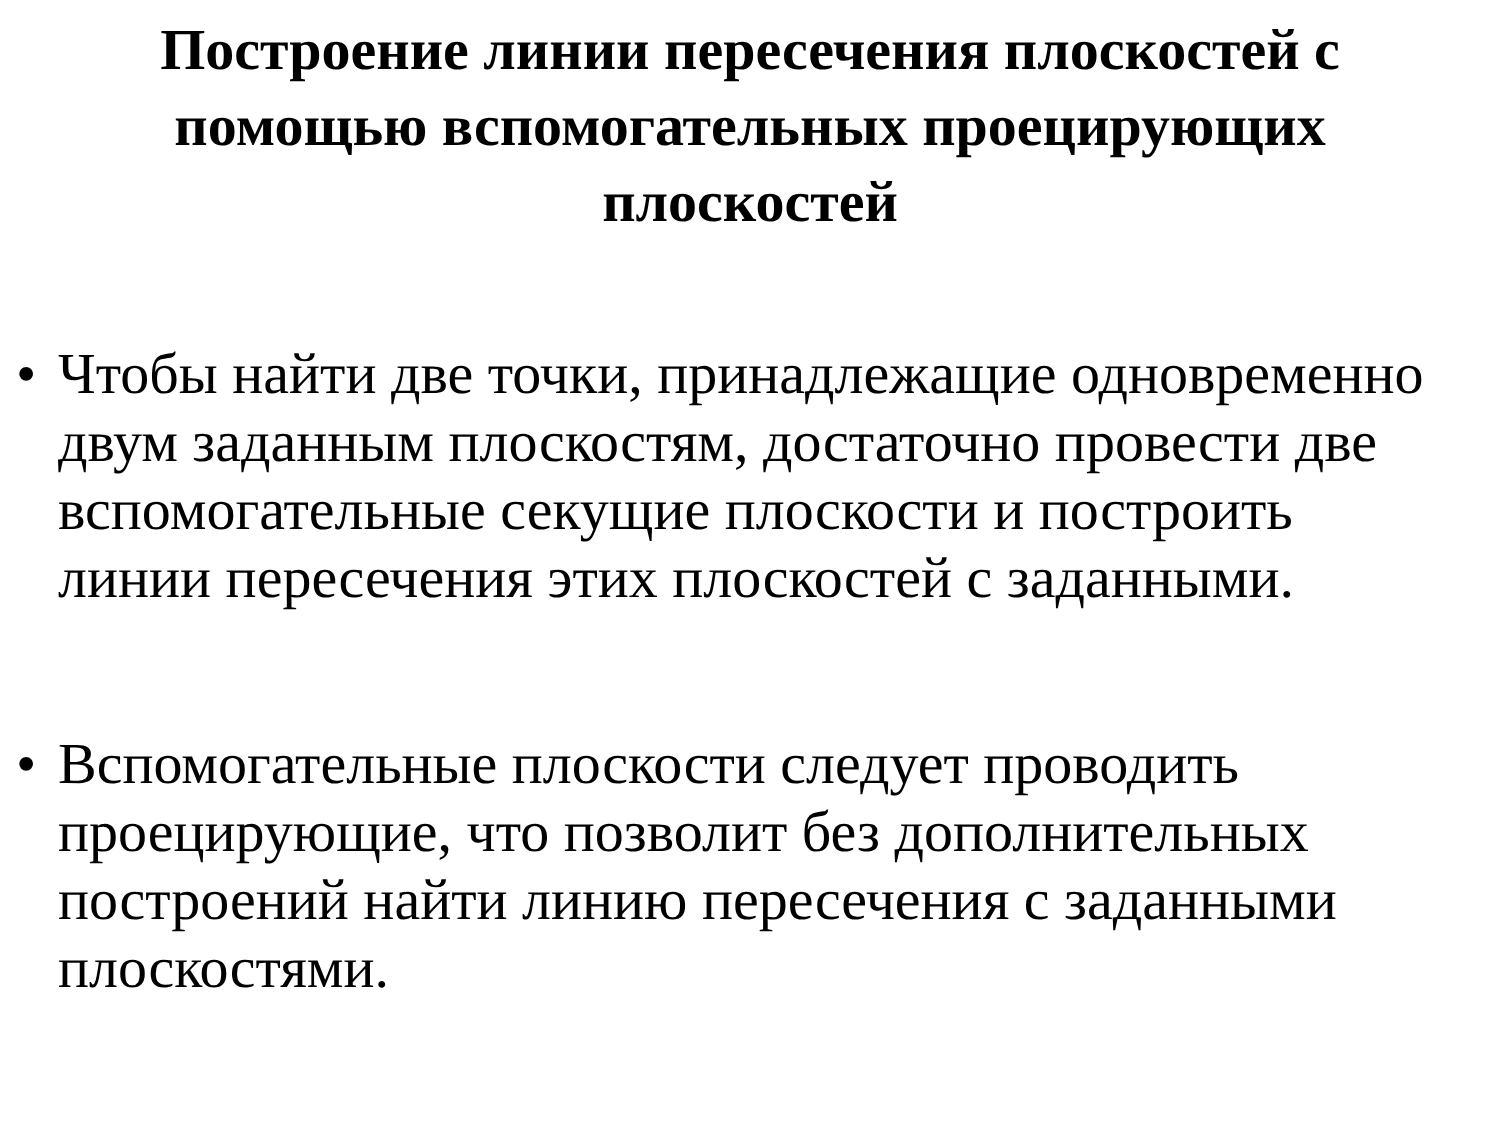Построение линии пересечения плоскостей с помощью вспомогательных проецирующих плоскостей
• Чтобы найти две точки, принадлежащие одновременно двум заданным плоскостям, достаточно провести две вспомогательные секущие плоскости и построить линии пересечения этих плоскостей с заданными.
• Вспомогательные плоскости следует проводить проецирующие, что позволит без дополнительных построений найти линию пересечения с заданными плоскостями.